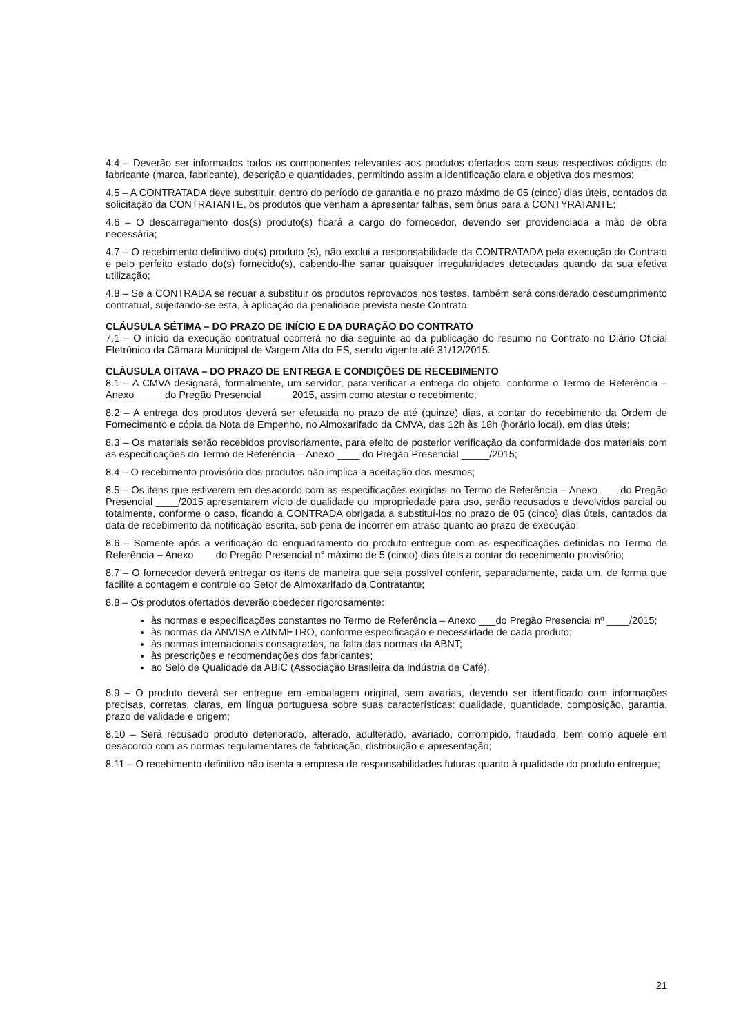4.4 – Deverão ser informados todos os componentes relevantes aos produtos ofertados com seus respectivos códigos do fabricante (marca, fabricante), descrição e quantidades, permitindo assim a identificação clara e objetiva dos mesmos;
4.5 – A CONTRATADA deve substituir, dentro do período de garantia e no prazo máximo de 05 (cinco) dias úteis, contados da solicitação da CONTRATANTE, os produtos que venham a apresentar falhas, sem ônus para a CONTYRATANTE;
4.6 – O descarregamento dos(s) produto(s) ficará a cargo do fornecedor, devendo ser providenciada a mão de obra necessária;
4.7 – O recebimento definitivo do(s) produto (s), não exclui a responsabilidade da CONTRATADA pela execução do Contrato e pelo perfeito estado do(s) fornecido(s), cabendo-lhe sanar quaisquer irregularidades detectadas quando da sua efetiva utilização;
4.8 – Se a CONTRADA se recuar a substituir os produtos reprovados nos testes, também será considerado descumprimento contratual, sujeitando-se esta, à aplicação da penalidade prevista neste Contrato.
CLÁUSULA SÉTIMA – DO PRAZO DE INÍCIO E DA DURAÇÃO DO CONTRATO
7.1 – O início da execução contratual ocorrerá no dia seguinte ao da publicação do resumo no Contrato no Diário Oficial Eletrônico da Câmara Municipal de Vargem Alta do ES, sendo vigente até 31/12/2015.
CLÁUSULA OITAVA – DO PRAZO DE ENTREGA E CONDIÇÕES DE RECEBIMENTO
8.1 – A CMVA designará, formalmente, um servidor, para verificar a entrega do objeto, conforme o Termo de Referência – Anexo _____do Pregão Presencial _____2015, assim como atestar o recebimento;
8.2 – A entrega dos produtos deverá ser efetuada no prazo de até (quinze) dias, a contar do recebimento da Ordem de Fornecimento e cópia da Nota de Empenho, no Almoxarifado da CMVA, das 12h às 18h (horário local), em dias úteis;
8.3 – Os materiais serão recebidos provisoriamente, para efeito de posterior verificação da conformidade dos materiais com as especificações do Termo de Referência – Anexo ____ do Pregão Presencial _____/2015;
8.4 – O recebimento provisório dos produtos não implica a aceitação dos mesmos;
8.5 – Os itens que estiverem em desacordo com as especificações exigidas no Termo de Referência – Anexo ___ do Pregão Presencial ____/2015 apresentarem vício de qualidade ou impropriedade para uso, serão recusados e devolvidos parcial ou totalmente, conforme o caso, ficando a CONTRADA obrigada a substituí-los no prazo de 05 (cinco) dias úteis, cantados da data de recebimento da notificação escrita, sob pena de incorrer em atraso quanto ao prazo de execução;
8.6 – Somente após a verificação do enquadramento do produto entregue com as especificações definidas no Termo de Referência – Anexo ___ do Pregão Presencial n° máximo de 5 (cinco) dias úteis a contar do recebimento provisório;
8.7 – O fornecedor deverá entregar os itens de maneira que seja possível conferir, separadamente, cada um, de forma que facilite a contagem e controle do Setor de Almoxarifado da Contratante;
8.8 – Os produtos ofertados deverão obedecer rigorosamente:
às normas e especificações constantes no Termo de Referência – Anexo ___do Pregão Presencial nº ____/2015;
às normas da ANVISA e AINMETRO, conforme especificação e necessidade de cada produto;
às normas internacionais consagradas, na falta das normas da ABNT;
às prescrições e recomendações dos fabricantes;
ao Selo de Qualidade da ABIC (Associação Brasileira da Indústria de Café).
8.9 – O produto deverá ser entregue em embalagem original, sem avarias, devendo ser identificado com informações precisas, corretas, claras, em língua portuguesa sobre suas características: qualidade, quantidade, composição, garantia, prazo de validade e origem;
8.10 – Será recusado produto deteriorado, alterado, adulterado, avariado, corrompido, fraudado, bem como aquele em desacordo com as normas regulamentares de fabricação, distribuição e apresentação;
8.11 – O recebimento definitivo não isenta a empresa de responsabilidades futuras quanto à qualidade do produto entregue;
21